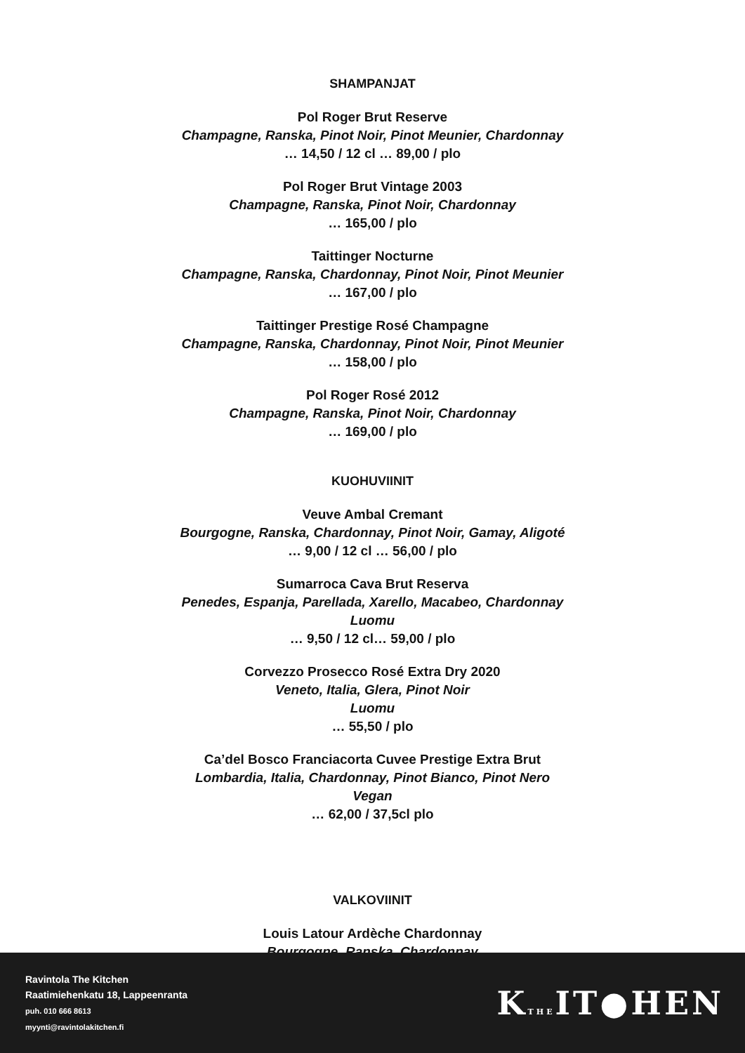SHAMPANJAT
Pol Roger Brut Reserve
Champagne, Ranska, Pinot Noir, Pinot Meunier, Chardonnay
… 14,50 / 12 cl … 89,00 / plo
Pol Roger Brut Vintage 2003
Champagne, Ranska, Pinot Noir, Chardonnay
… 165,00 / plo
Taittinger Nocturne
Champagne, Ranska, Chardonnay, Pinot Noir, Pinot Meunier
… 167,00 / plo
Taittinger Prestige Rosé Champagne
Champagne, Ranska, Chardonnay, Pinot Noir, Pinot Meunier
… 158,00 / plo
Pol Roger Rosé 2012
Champagne, Ranska, Pinot Noir, Chardonnay
… 169,00 / plo
KUOHUVIINIT
Veuve Ambal Cremant
Bourgogne, Ranska, Chardonnay, Pinot Noir, Gamay, Aligoté
… 9,00 / 12 cl … 56,00 / plo
Sumarroca Cava Brut Reserva
Penedes, Espanja, Parellada, Xarello, Macabeo, Chardonnay
Luomu
… 9,50 / 12 cl… 59,00 / plo
Corvezzo Prosecco Rosé Extra Dry 2020
Veneto, Italia, Glera, Pinot Noir
Luomu
… 55,50 / plo
Ca’del Bosco Franciacorta Cuvee Prestige Extra Brut
Lombardia, Italia, Chardonnay, Pinot Bianco, Pinot Nero
Vegan
… 62,00 / 37,5cl plo
VALKOVIINIT
Louis Latour Ardèche Chardonnay
Bourgogne, Ranska, Chardonnay
Ravintola The Kitchen
Raatimiehenkatu 18, Lappeenranta
puh. 010 666 8613
myynti@ravintolakitchen.fi
KTHEIT●HEN